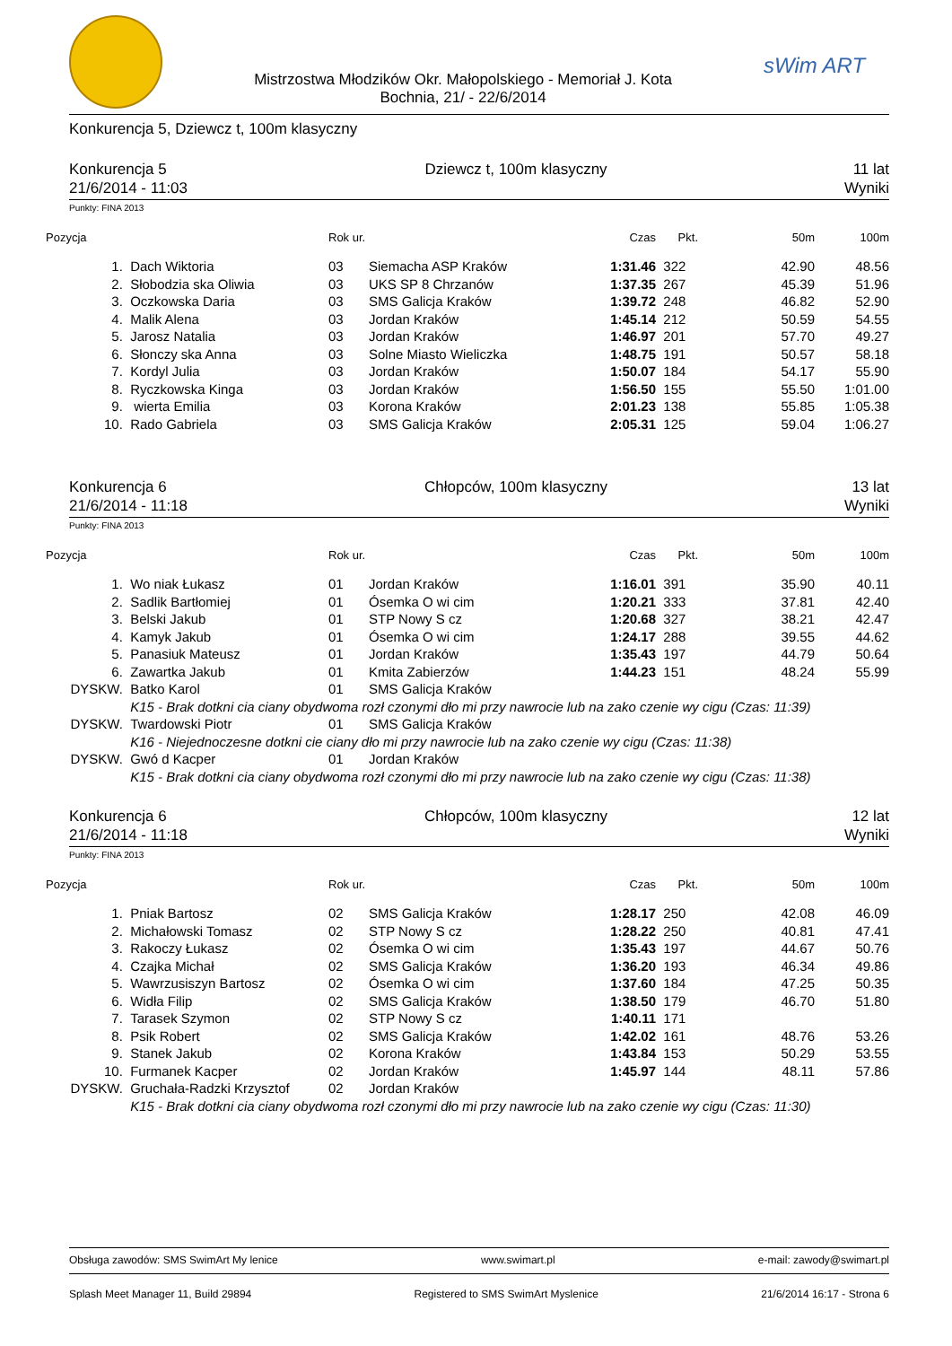Mistrzostwa Młodzików Okr. Małopolskiego - Memoriał J. Kota
Bochnia, 21/ - 22/6/2014
sWim ART
Konkurencja 5, Dziewcz t, 100m klasyczny
Konkurencja 5
21/6/2014 - 11:03
Dziewcz t, 100m klasyczny 11 lat
Wyniki
Punkty: FINA 2013
| Pozycja | | Rok ur. | | Czas | Pkt. | 50m | 100m |
| --- | --- | --- | --- | --- | --- | --- | --- |
| 1. | Dach Wiktoria | 03 | Siemacha ASP Kraków | 1:31.46 | 322 | 42.90 | 48.56 |
| 2. | Słobodzia ska Oliwia | 03 | UKS SP 8 Chrzanów | 1:37.35 | 267 | 45.39 | 51.96 |
| 3. | Oczkowska Daria | 03 | SMS Galicja Kraków | 1:39.72 | 248 | 46.82 | 52.90 |
| 4. | Malik Alena | 03 | Jordan Kraków | 1:45.14 | 212 | 50.59 | 54.55 |
| 5. | Jarosz Natalia | 03 | Jordan Kraków | 1:46.97 | 201 | 57.70 | 49.27 |
| 6. | Słonczy ska Anna | 03 | Solne Miasto Wieliczka | 1:48.75 | 191 | 50.57 | 58.18 |
| 7. | Kordyl Julia | 03 | Jordan Kraków | 1:50.07 | 184 | 54.17 | 55.90 |
| 8. | Ryczkowska Kinga | 03 | Jordan Kraków | 1:56.50 | 155 | 55.50 | 1:01.00 |
| 9. | wierta Emilia | 03 | Korona Kraków | 2:01.23 | 138 | 55.85 | 1:05.38 |
| 10. | Rado Gabriela | 03 | SMS Galicja Kraków | 2:05.31 | 125 | 59.04 | 1:06.27 |
Konkurencja 6
21/6/2014 - 11:18
Chłopców, 100m klasyczny 13 lat
Wyniki
Punkty: FINA 2013
| Pozycja | | Rok ur. | | Czas | Pkt. | 50m | 100m |
| --- | --- | --- | --- | --- | --- | --- | --- |
| 1. | Wo niak Łukasz | 01 | Jordan Kraków | 1:16.01 | 391 | 35.90 | 40.11 |
| 2. | Sadlik Bartłomiej | 01 | Ósemka O wi cim | 1:20.21 | 333 | 37.81 | 42.40 |
| 3. | Belski Jakub | 01 | STP Nowy S cz | 1:20.68 | 327 | 38.21 | 42.47 |
| 4. | Kamyk Jakub | 01 | Ósemka O wi cim | 1:24.17 | 288 | 39.55 | 44.62 |
| 5. | Panasiuk Mateusz | 01 | Jordan Kraków | 1:35.43 | 197 | 44.79 | 50.64 |
| 6. | Zawartka Jakub | 01 | Kmita Zabierzów | 1:44.23 | 151 | 48.24 | 55.99 |
| DYSKW. | Batko Karol | 01 | SMS Galicja Kraków | | | | |
| | K15 - Brak dotkni cia ciany obydwoma rozł czonymi dło mi przy nawrocie lub na zako czenie wy cigu (Czas: 11:39) | | | | | | |
| DYSKW. | Twardowski Piotr | 01 | SMS Galicja Kraków | | | | |
| | K16 - Niejednoczesne dotkni cie ciany dło mi przy nawrocie lub na zako czenie wy cigu (Czas: 11:38) | | | | | | |
| DYSKW. | Gwó d Kacper | 01 | Jordan Kraków | | | | |
| | K15 - Brak dotkni cia ciany obydwoma rozł czonymi dło mi przy nawrocie lub na zako czenie wy cigu (Czas: 11:38) | | | | | | |
Konkurencja 6
21/6/2014 - 11:18
Chłopców, 100m klasyczny 12 lat
Wyniki
Punkty: FINA 2013
| Pozycja | | Rok ur. | | Czas | Pkt. | 50m | 100m |
| --- | --- | --- | --- | --- | --- | --- | --- |
| 1. | Pniak Bartosz | 02 | SMS Galicja Kraków | 1:28.17 | 250 | 42.08 | 46.09 |
| 2. | Michałowski Tomasz | 02 | STP Nowy S cz | 1:28.22 | 250 | 40.81 | 47.41 |
| 3. | Rakoczy Łukasz | 02 | Ósemka O wi cim | 1:35.43 | 197 | 44.67 | 50.76 |
| 4. | Czajka Michał | 02 | SMS Galicja Kraków | 1:36.20 | 193 | 46.34 | 49.86 |
| 5. | Wawrzusiszyn Bartosz | 02 | Ósemka O wi cim | 1:37.60 | 184 | 47.25 | 50.35 |
| 6. | Widła Filip | 02 | SMS Galicja Kraków | 1:38.50 | 179 | 46.70 | 51.80 |
| 7. | Tarasek Szymon | 02 | STP Nowy S cz | 1:40.11 | 171 | | |
| 8. | Psik Robert | 02 | SMS Galicja Kraków | 1:42.02 | 161 | 48.76 | 53.26 |
| 9. | Stanek Jakub | 02 | Korona Kraków | 1:43.84 | 153 | 50.29 | 53.55 |
| 10. | Furmanek Kacper | 02 | Jordan Kraków | 1:45.97 | 144 | 48.11 | 57.86 |
| DYSKW. | Gruchała-Radzki Krzysztof | 02 | Jordan Kraków | | | | |
| | K15 - Brak dotkni cia ciany obydwoma rozł czonymi dło mi przy nawrocie lub na zako czenie wy cigu (Czas: 11:30) | | | | | | |
Obsługa zawodów: SMS SwimArt My lenice www.swimart.pl e-mail: zawody@swimart.pl
Splash Meet Manager 11, Build 29894 Registered to SMS SwimArt Myslenice 21/6/2014 16:17 - Strona 6